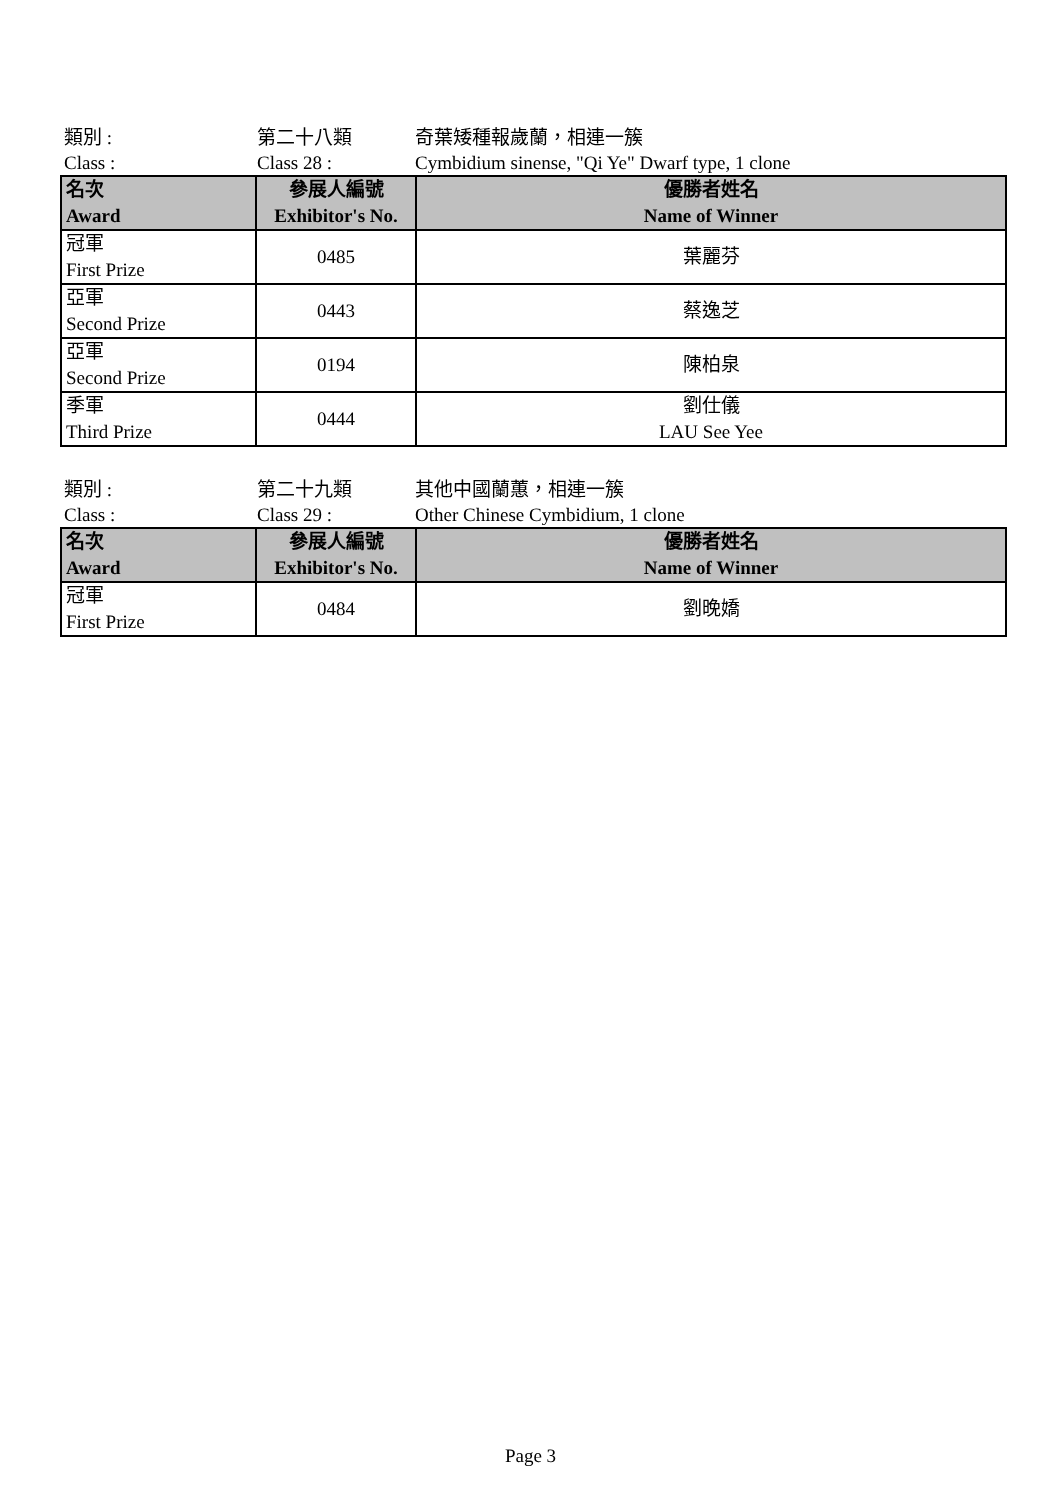類別 :
第二十八類
奇葉矮種報歲蘭，相連一簇
Class :
Class 28 :
Cymbidium sinense, "Qi Ye" Dwarf type, 1 clone
| 名次 Award | 參展人編號 Exhibitor's No. | 優勝者姓名 Name of Winner |
| --- | --- | --- |
| 冠軍 First Prize | 0485 | 葉麗芬 |
| 亞軍 Second Prize | 0443 | 蔡逸芝 |
| 亞軍 Second Prize | 0194 | 陳柏泉 |
| 季軍 Third Prize | 0444 | 劉仕儀 LAU See Yee |
類別 :
第二十九類
其他中國蘭蕙，相連一簇
Class :
Class 29 :
Other Chinese Cymbidium, 1 clone
| 名次 Award | 參展人編號 Exhibitor's No. | 優勝者姓名 Name of Winner |
| --- | --- | --- |
| 冠軍 First Prize | 0484 | 劉晚嬌 |
Page 3